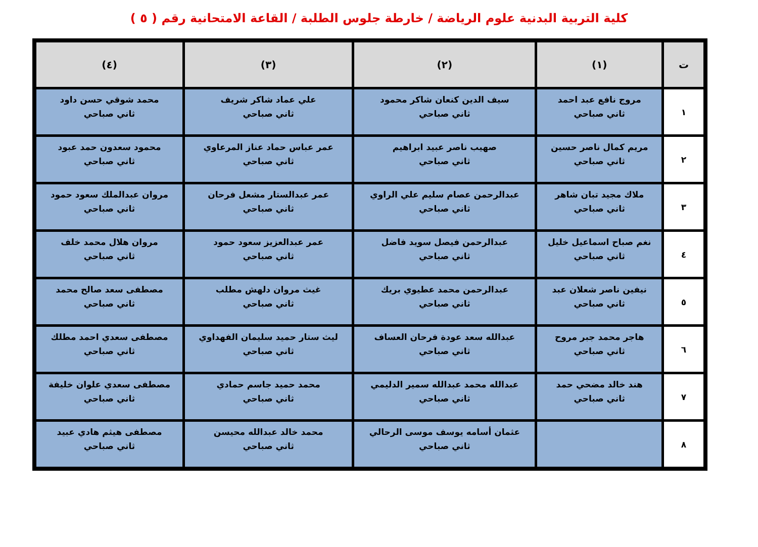كلية التربية البدنية علوم الرياضة / خارطة جلوس الطلبة / القاعة الامتحانية رقم ( ٥ )
| ت | (١) | (٢) | (٣) | (٤) |
| --- | --- | --- | --- | --- |
| ١ | مروج نافع عبد احمد ثاني صباحي | سيف الدين كنعان شاكر محمود ثاني صباحي | علي عماد شاكر شريف ثاني صباحي | محمد شوقي حسن داود ثاني صباحي |
| ٢ | مريم كمال ناصر حسين ثاني صباحي | صهيب ناصر عبيد ابراهيم ثاني صباحي | عمر عباس حماد عناز المرعاوي ثاني صباحي | محمود سعدون حمد عبود ثاني صباحي |
| ٣ | ملاك مجيد تبان شاهر ثاني صباحي | عبدالرحمن عصام سليم علي الراوي ثاني صباحي | عمر عبدالستار مشعل فرحان ثاني صباحي | مروان عبدالملك سعود حمود ثاني صباحي |
| ٤ | نغم صباح اسماعيل خليل ثاني صباحي | عبدالرحمن فيصل سويد فاضل ثاني صباحي | عمر عبدالعزيز سعود حمود ثاني صباحي | مروان هلال محمد خلف ثاني صباحي |
| ٥ | نيفين ناصر شعلان عبد ثاني صباحي | عبدالرحمن محمد عطيوي بريك ثاني صباحي | غيث مروان دلهش مطلب ثاني صباحي | مصطفى سعد صالح محمد ثاني صباحي |
| ٦ | هاجر محمد جبر مروح ثاني صباحي | عبدالله سعد عودة فرحان العساف ثاني صباحي | ليث ستار حميد سليمان الفهداوي ثاني صباحي | مصطفى سعدي احمد مطلك ثاني صباحي |
| ٧ | هند خالد مضحي حمد ثاني صباحي | عبدالله محمد عبدالله سمير الدليمي ثاني صباحي | محمد حميد جاسم حمادي ثاني صباحي | مصطفى سعدي علوان خليفة ثاني صباحي |
| ٨ | | عثمان أسامه يوسف موسى الرحالي ثاني صباحي | محمد خالد عبدالله محيسن ثاني صباحي | مصطفى هيثم هادي عبيد ثاني صباحي |